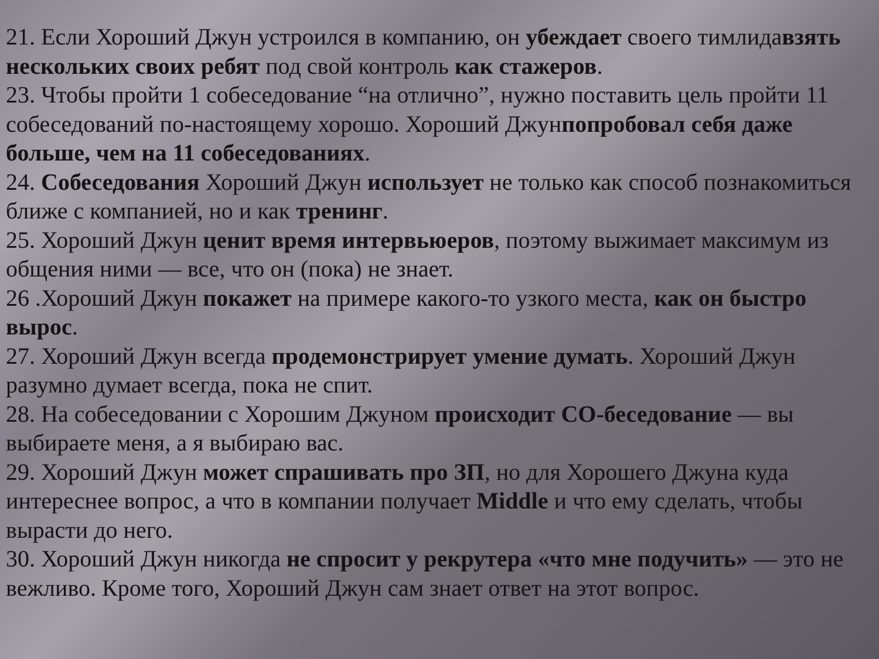21. Если Хороший Джун устроился в компанию, он убеждает своего тимлидавзять нескольких своих ребят под свой контроль как стажеров.
23. Чтобы пройти 1 собеседование “на отлично”, нужно поставить цель пройти 11 собеседований по-настоящему хорошо. Хороший Джунпопробовал себя даже больше, чем на 11 собеседованиях.
24. Собеседования Хороший Джун использует не только как способ познакомиться ближе с компанией, но и как тренинг.
25. Хороший Джун ценит время интервьюеров, поэтому выжимает максимум из общения ними — все, что он (пока) не знает.
26 .Хороший Джун покажет на примере какого-то узкого места, как он быстро вырос.
27. Хороший Джун всегда продемонстрирует умение думать. Хороший Джун разумно думает всегда, пока не спит.
28. На собеседовании с Хорошим Джуном происходит СО-беседование — вы выбираете меня, а я выбираю вас.
29. Хороший Джун может спрашивать про ЗП, но для Хорошего Джуна куда интереснее вопрос, а что в компании получает Middle и что ему сделать, чтобы вырасти до него.
30. Хороший Джун никогда не спросит у рекрутера «что мне подучить» — это не вежливо. Кроме того, Хороший Джун сам знает ответ на этот вопрос.